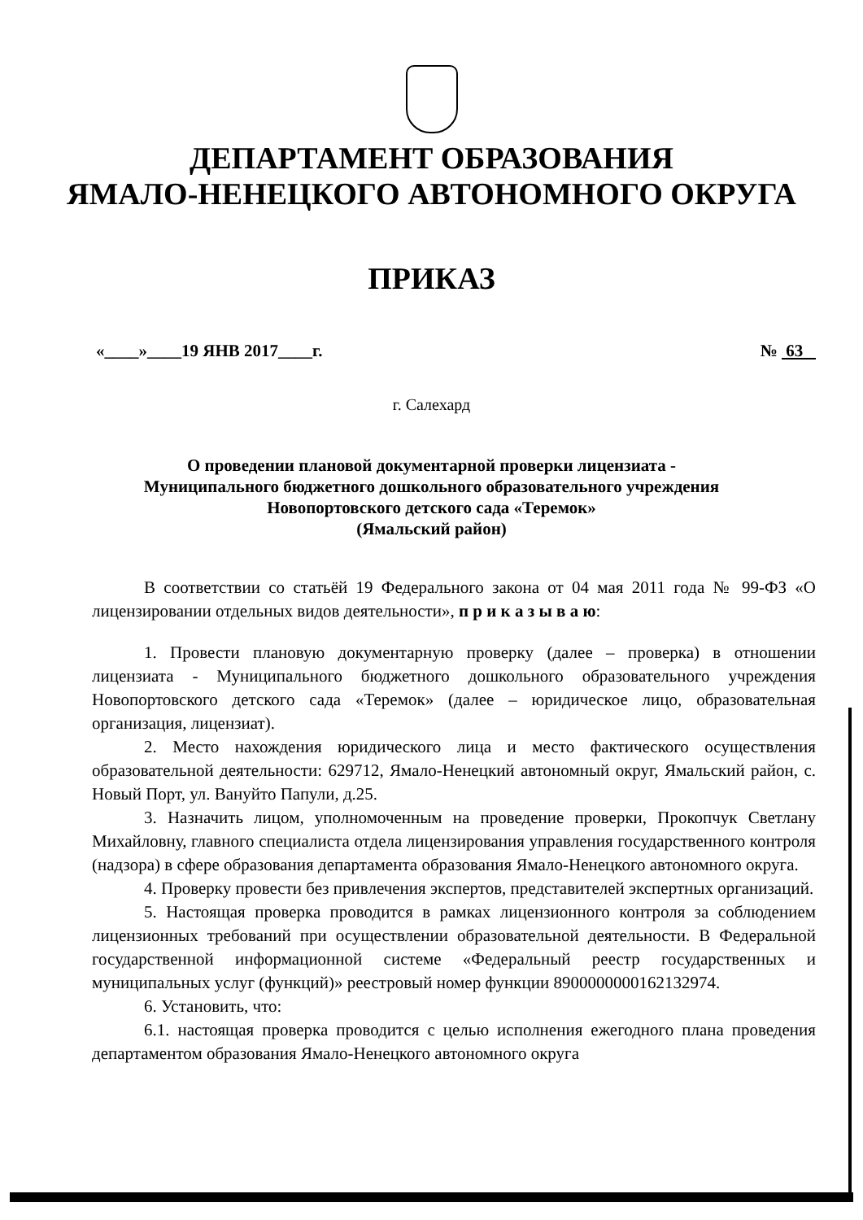ДЕПАРТАМЕНТ ОБРАЗОВАНИЯ
ЯМАЛО-НЕНЕЦКОГО АВТОНОМНОГО ОКРУГА
ПРИКАЗ
«____»____19 ЯНВ 2017____г. № 63
г. Салехард
О проведении плановой документарной проверки лицензиата -
Муниципального бюджетного дошкольного образовательного учреждения
Новопортовского детского сада «Теремок»
(Ямальский район)
В соответствии со статьёй 19 Федерального закона от 04 мая 2011 года № 99-ФЗ «О лицензировании отдельных видов деятельности», п р и к а з ы в а ю:
1. Провести плановую документарную проверку (далее – проверка) в отношении лицензиата - Муниципального бюджетного дошкольного образовательного учреждения Новопортовского детского сада «Теремок» (далее – юридическое лицо, образовательная организация, лицензиат).
2. Место нахождения юридического лица и место фактического осуществления образовательной деятельности: 629712, Ямало-Ненецкий автономный округ, Ямальский район, с. Новый Порт, ул. Вануйто Папули, д.25.
3. Назначить лицом, уполномоченным на проведение проверки, Прокопчук Светлану Михайловну, главного специалиста отдела лицензирования управления государственного контроля (надзора) в сфере образования департамента образования Ямало-Ненецкого автономного округа.
4. Проверку провести без привлечения экспертов, представителей экспертных организаций.
5. Настоящая проверка проводится в рамках лицензионного контроля за соблюдением лицензионных требований при осуществлении образовательной деятельности. В Федеральной государственной информационной системе «Федеральный реестр государственных и муниципальных услуг (функций)» реестровый номер функции 8900000000162132974.
6. Установить, что:
6.1. настоящая проверка проводится с целью исполнения ежегодного плана проведения департаментом образования Ямало-Ненецкого автономного округа